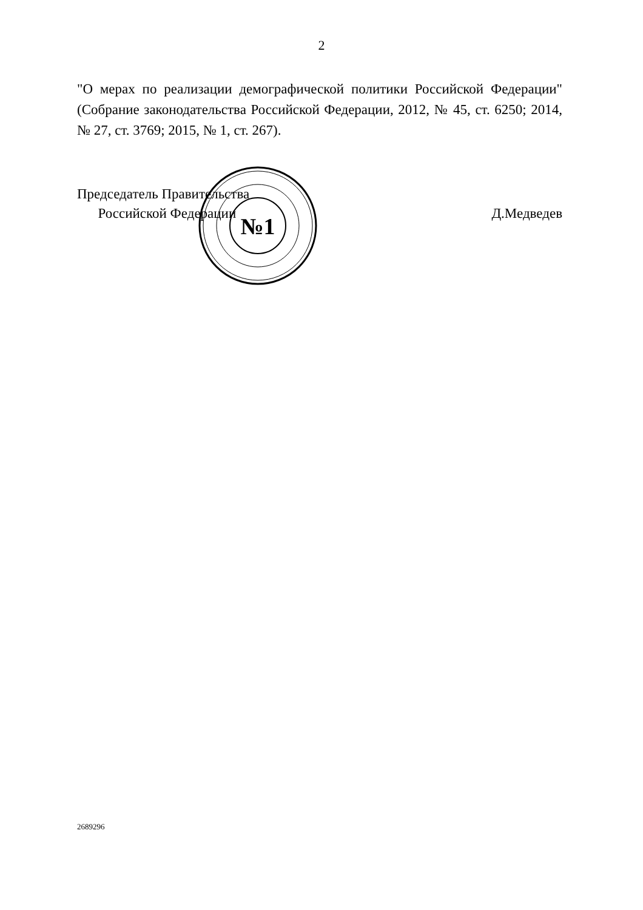2
"О мерах по реализации демографической политики Российской Федерации" (Собрание законодательства Российской Федерации, 2012, № 45, ст. 6250; 2014, № 27, ст. 3769; 2015, № 1, ст. 267).
Председатель Правительства
Российской Федерации
Д.Медведев
№1
2689296